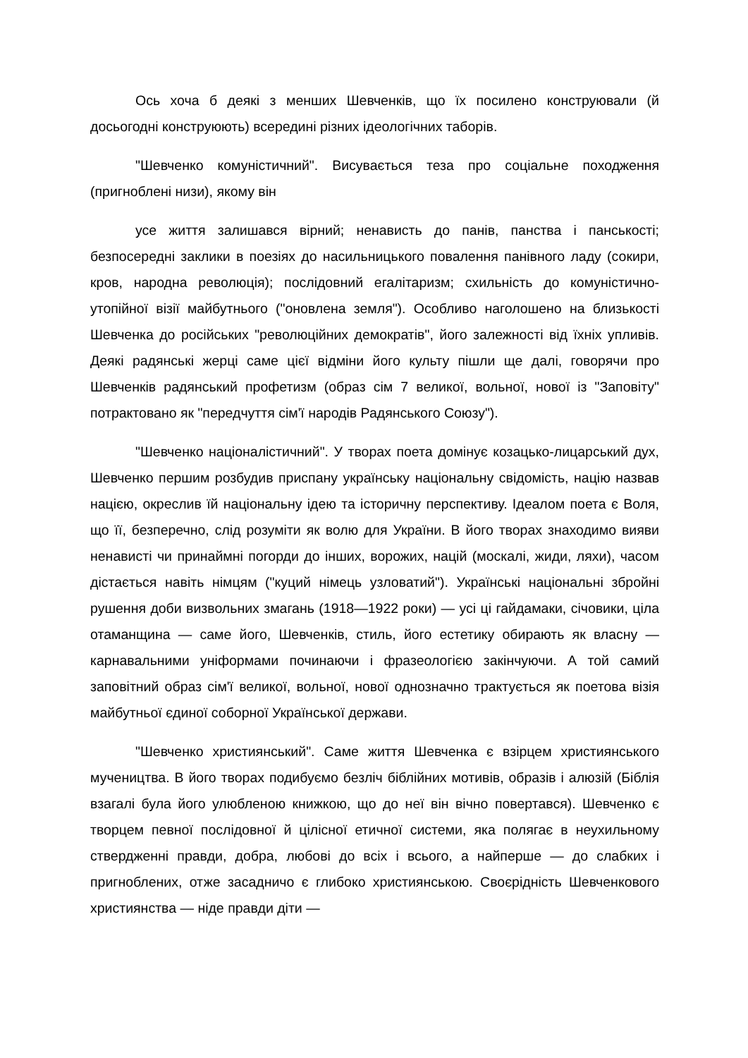Ось хоча б деякі з менших Шевченків, що їх посилено конструювали (й досьогодні конструюють) всередині різних ідеологічних таборів.
"Шевченко комуністичний". Висувається теза про соціальне походження (пригноблені низи), якому він
усе життя залишався вірний; ненависть до панів, панства і панськості; безпосередні заклики в поезіях до насильницького повалення панівного ладу (сокири, кров, народна революція); послідовний егалітаризм; схильність до комуністично-утопійної візії майбутнього ("оновлена земля"). Особливо наголошено на близькості Шевченка до російських "революційних демократів", його залежності від їхніх упливів. Деякі радянські жерці саме цієї відміни його культу пішли ще далі, говорячи про Шевченків радянський профетизм (образ сім 7 великої, вольної, нової із "Заповіту" потрактовано як "передчуття сім'ї народів Радянського Союзу").
"Шевченко націоналістичний". У творах поета домінує козацько-лицарський дух, Шевченко першим розбудив приспану українську національну свідомість, націю назвав нацією, окреслив їй національну ідею та історичну перспективу. Ідеалом поета є Воля, що її, безперечно, слід розуміти як волю для України. В його творах знаходимо вияви ненависті чи принаймні погорди до інших, ворожих, націй (москалі, жиди, ляхи), часом дістається навіть німцям ("куций німець узловатий"). Українські національні збройні рушення доби визвольних змагань (1918—1922 роки) — усі ці гайдамаки, січовики, ціла отаманщина — саме його, Шевченків, стиль, його естетику обирають як власну — карнавальними уніформами починаючи і фразеологією закінчуючи. А той самий заповітний образ сім'ї великої, вольної, нової однозначно трактується як поетова візія майбутньої єдиної соборної Української держави.
"Шевченко християнський". Саме життя Шевченка є взірцем християнського мучеництва. В його творах подибуємо безліч біблійних мотивів, образів і алюзій (Біблія взагалі була його улюбленою книжкою, що до неї він вічно повертався). Шевченко є творцем певної послідовної й цілісної етичної системи, яка полягає в неухильному ствердженні правди, добра, любові до всіх і всього, а найперше — до слабких і пригноблених, отже засадничо є глибоко християнською. Своєрідність Шевченкового християнства — ніде правди діти —